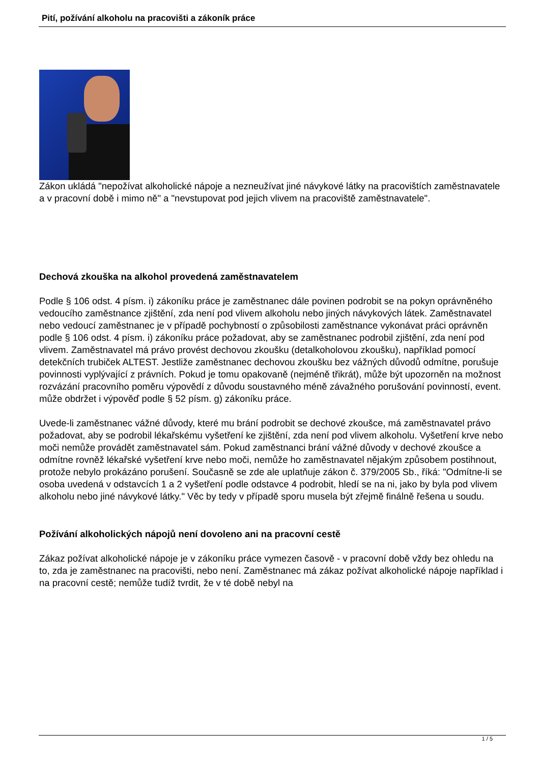Pití, požívání alkoholu na pracovišti a zákoník práce
Zákon ukládá "nepožívat alkoholické nápoje a nezneužívat jiné návykové látky na pracovištích zaměstnavatele a v pracovní době i mimo ně" a "nevstupovat pod jejich vlivem na pracoviště zaměstnavatele".
Dechová zkouška na alkohol provedená zaměstnavatelem
Podle § 106 odst. 4 písm. i) zákoníku práce je zaměstnanec dále povinen podrobit se na pokyn oprávněného vedoucího zaměstnance zjištění, zda není pod vlivem alkoholu nebo jiných návykových látek. Zaměstnavatel nebo vedoucí zaměstnanec je v případě pochybností o způsobilosti zaměstnance vykonávat práci oprávněn podle § 106 odst. 4 písm. i) zákoníku práce požadovat, aby se zaměstnanec podrobil zjištění, zda není pod vlivem. Zaměstnavatel má právo provést dechovou zkoušku (detalkoholovou zkoušku), například pomocí detekčních trubiček ALTEST. Jestliže zaměstnanec dechovou zkoušku bez vážných důvodů odmítne, porušuje povinnosti vyplývající z právních. Pokud je tomu opakovaně (nejméně třikrát), může být upozorněn na možnost rozvázání pracovního poměru výpovědí z důvodu soustavného méně závažného porušování povinností, event. může obdržet i výpověď podle § 52 písm. g) zákoníku práce.
Uvede-li zaměstnanec vážné důvody, které mu brání podrobit se dechové zkoušce, má zaměstnavatel právo požadovat, aby se podrobil lékařskému vyšetření ke zjištění, zda není pod vlivem alkoholu. Vyšetření krve nebo moči nemůže provádět zaměstnavatel sám. Pokud zaměstnanci brání vážné důvody v dechové zkoušce a odmítne rovněž lékařské vyšetření krve nebo moči, nemůže ho zaměstnavatel nějakým způsobem postihnout, protože nebylo prokázáno porušení. Současně se zde ale uplatňuje zákon č. 379/2005 Sb., říká: "Odmítne-li se osoba uvedená v odstavcích 1 a 2 vyšetření podle odstavce 4 podrobit, hledí se na ni, jako by byla pod vlivem alkoholu nebo jiné návykové látky." Věc by tedy v případě sporu musela být zřejmě finálně řešena u soudu.
Požívání alkoholických nápojů není dovoleno ani na pracovní cestě
Zákaz požívat alkoholické nápoje je v zákoníku práce vymezen časově - v pracovní době vždy bez ohledu na to, zda je zaměstnanec na pracovišti, nebo není. Zaměstnanec má zákaz požívat alkoholické nápoje například i na pracovní cestě; nemůže tudíž tvrdit, že v té době nebyl na
1 / 5